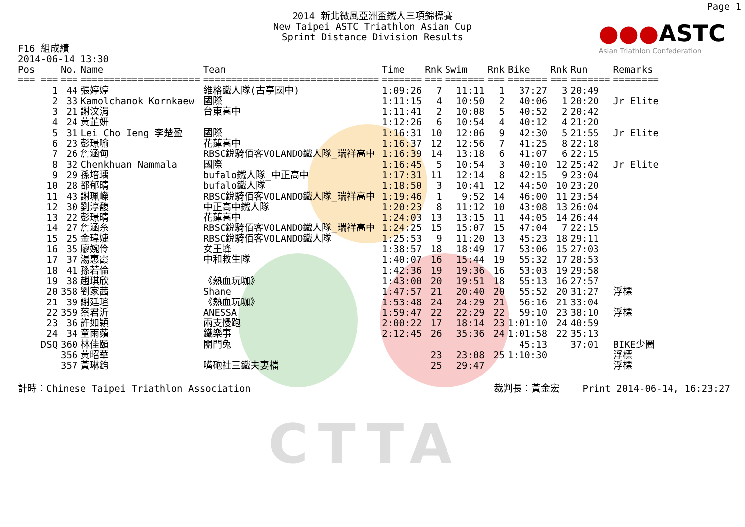CTTA
Page 1
●●●ASTC
Asian Triathlon Confederation
2014 新北微風亞洲盃鐵人三項錦標賽
New Taipei ASTC Triathlon Asian Cup
Sprint Distance Division Results
F16 組成績
2014-06-14 13:30
| Pos | No. | Name | Team | Time | Rnk | Swim | Rnk | Bike | Rnk | Run | Remarks |
| --- | --- | --- | --- | --- | --- | --- | --- | --- | --- | --- | --- |
| === === | === | ===================== | =============================== | ======= | === | ======= | === | ======= | === | ======= | ======== |
| 1 | 44 | 張婷婷 | 維格鐵人隊(古亭國中) | 1:09:26 | 7 | 11:11 | 1 | 37:27 | 3 | 20:49 | |
| 2 | 33 | Kamolchanok Kornkaew | 國際 | 1:11:15 | 4 | 10:50 | 2 | 40:06 | 1 | 20:20 | Jr Elite |
| 3 | 21 | 謝汶涓 | 台東高中 | 1:11:41 | 2 | 10:08 | 5 | 40:52 | 2 | 20:42 | |
| 4 | 24 | 黃芷妍 | | 1:12:26 | 6 | 10:54 | 4 | 40:12 | 4 | 21:20 | |
| 5 | 31 | Lei Cho Ieng 李楚盈 | 國際 | 1:16:31 | 10 | 12:06 | 9 | 42:30 | 5 | 21:55 | Jr Elite |
| 6 | 23 | 彭璟喻 | 花蓮高中 | 1:16:37 | 12 | 12:56 | 7 | 41:25 | 8 | 22:18 | |
| 7 | 26 | 詹涵甸 | RBSC銳騎佰客VOLANDO鐵人隊_瑞祥高中 | 1:16:39 | 14 | 13:18 | 6 | 41:07 | 6 | 22:15 | |
| 8 | 32 | Chenkhuan Nammala | 國際 | 1:16:45 | 5 | 10:54 | 3 | 40:10 | 12 | 25:42 | Jr Elite |
| 9 | 29 | 孫培瑀 | bufalo鐵人隊_中正高中 | 1:17:31 | 11 | 12:14 | 8 | 42:15 | 9 | 23:04 | |
| 10 | 28 | 都郁晴 | bufalo鐵人隊 | 1:18:50 | 3 | 10:41 | 12 | 44:50 | 10 | 23:20 | |
| 11 | 43 | 謝珮嶸 | RBSC銳騎佰客VOLANDO鐵人隊_瑞祥高中 | 1:19:46 | 1 | 9:52 | 14 | 46:00 | 11 | 23:54 | |
| 12 | 30 | 劉淳馥 | 中正高中鐵人隊 | 1:20:23 | 8 | 11:12 | 10 | 43:08 | 13 | 26:04 | |
| 13 | 22 | 彭璟晴 | 花蓮高中 | 1:24:03 | 13 | 13:15 | 11 | 44:05 | 14 | 26:44 | |
| 14 | 27 | 詹涵糸 | RBSC銳騎佰客VOLANDO鐵人隊_瑞祥高中 | 1:24:25 | 15 | 15:07 | 15 | 47:04 | 7 | 22:15 | |
| 15 | 25 | 金瑋婕 | RBSC銳騎佰客VOLANDO鐵人隊 | 1:25:53 | 9 | 11:20 | 13 | 45:23 | 18 | 29:11 | |
| 16 | 35 | 廖婉伶 | 女王蜂 | 1:38:57 | 18 | 18:49 | 17 | 53:06 | 15 | 27:03 | |
| 17 | 37 | 湯惠霞 | 中和救生隊 | 1:40:07 | 16 | 15:44 | 19 | 55:32 | 17 | 28:53 | |
| 18 | 41 | 孫若倫 | | 1:42:36 | 19 | 19:36 | 16 | 53:03 | 19 | 29:58 | |
| 19 | 38 | 趙琪欣 | 《熱血玩咖》 | 1:43:00 | 20 | 19:51 | 18 | 55:13 | 16 | 27:57 | |
| 20 | 358 | 劉家茜 | Shane | 1:47:57 | 21 | 20:40 | 20 | 55:52 | 20 | 31:27 | 浮標 |
| 21 | 39 | 謝廷瑄 | 《熱血玩咖》 | 1:53:48 | 24 | 24:29 | 21 | 56:16 | 21 | 33:04 | |
| 22 | 359 | 蔡君沂 | ANESSA | 1:59:47 | 22 | 22:29 | 22 | 59:10 | 23 | 38:10 | 浮標 |
| 23 | 36 | 許如穎 | 兩支慢跑 | 2:00:22 | 17 | 18:14 | 23 | 1:01:10 | 24 | 40:59 | |
| 24 | 34 | 童雨蘋 | 鐵樂事 | 2:12:45 | 26 | 35:36 | 24 | 1:01:58 | 22 | 35:13 | |
| DSQ | 360 | 林佳頤 | 關門兔 | | | | | 45:13 | | 37:01 | BIKE少圈 |
| | 356 | 黃昭華 | | | 23 | 23:08 | 25 | 1:10:30 | | | 浮標 |
| | 357 | 黃琳鈞 | 嘴砲社三鐵夫妻檔 | | 25 | 29:47 | | | | | 浮標 |
計時：Chinese Taipei Triathlon Association 裁判長：黃金宏 Print 2014-06-14, 16:23:27